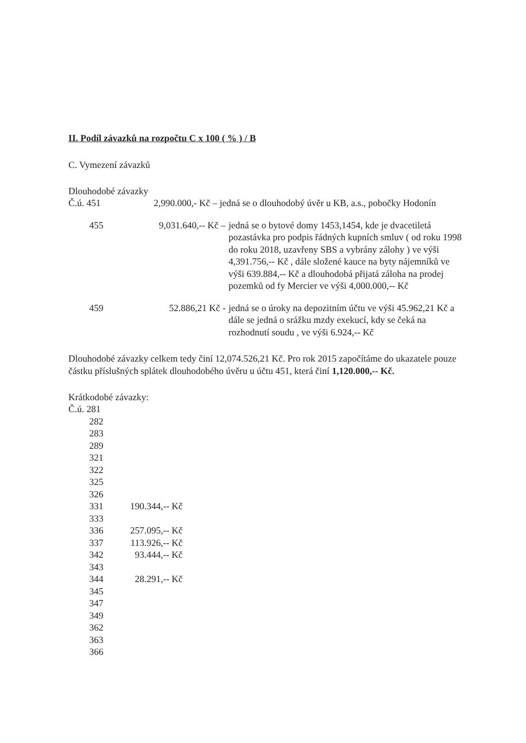II. Podíl závazků na rozpočtu C x 100 ( % ) / B
C. Vymezení závazků
Dlouhodobé závazky
| Č.ú. 451 | 2,990.000,- Kč – jedná se o dlouhodobý úvěr u KB, a.s., pobočky Hodonín | |
| 455 | 9,031.640,-- Kč – | jedná se o bytové domy 1453,1454, kde je dvacetiletá pozastávka pro podpis řádných kupních smluv ( od roku 1998 do roku 2018, uzavřeny SBS a vybrány zálohy ) ve výši 4,391.756,-- Kč , dále složené kauce na byty nájemníků ve výši 639.884,-- Kč a dlouhodobá přijatá záloha na prodej pozemků od fy Mercier ve výši 4,000.000,-- Kč |
| 459 | 52.886,21 Kč - | jedná se o úroky na depozitním účtu ve výši 45.962,21 Kč a dále se jedná o srážku mzdy exekucí, kdy se čeká na rozhodnutí soudu , ve výši 6.924,-- Kč |
Dlouhodobé závazky celkem tedy činí 12,074.526,21 Kč. Pro rok 2015 započítáme do ukazatele pouze částku příslušných splátek dlouhodobého úvěru u účtu 451, která činí 1,120.000,-- Kč.
Krátkodobé závazky:
| Č.ú. 281 | |
| 282 | |
| 283 | |
| 289 | |
| 321 | |
| 322 | |
| 325 | |
| 326 | |
| 331 | 190.344,-- Kč |
| 333 | |
| 336 | 257.095,-- Kč |
| 337 | 113.926,-- Kč |
| 342 | 93.444,-- Kč |
| 343 | |
| 344 | 28.291,-- Kč |
| 345 | |
| 347 | |
| 349 | |
| 362 | |
| 363 | |
| 366 | |